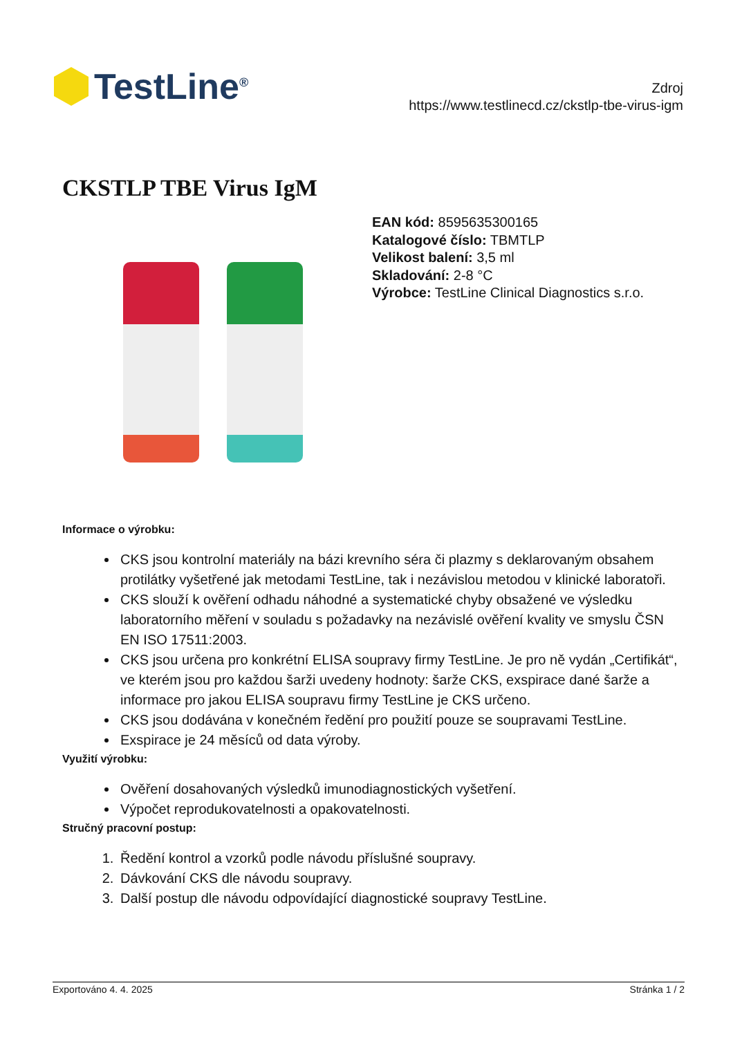TestLine<sup>®</sup>
Zdroj
https://www.testlinecd.cz/ckstlp-tbe-virus-igm
CKSTLP TBE Virus IgM
EAN kód: 8595635300165
Katalogové číslo: TBMTLP
Velikost balení: 3,5 ml
Skladování: 2-8 °C
Výrobce: TestLine Clinical Diagnostics s.r.o.
Informace o výrobku:
CKS jsou kontrolní materiály na bázi krevního séra či plazmy s deklarovaným obsahem protilátky vyšetřené jak metodami TestLine, tak i nezávislou metodou v klinické laboratoři.
CKS slouží k ověření odhadu náhodné a systematické chyby obsažené ve výsledku laboratorního měření v souladu s požadavky na nezávislé ověření kvality ve smyslu ČSN EN ISO 17511:2003.
CKS jsou určena pro konkrétní ELISA soupravy firmy TestLine. Je pro ně vydán „Certifikát“, ve kterém jsou pro každou šarži uvedeny hodnoty: šarže CKS, exspirace dané šarže a informace pro jakou ELISA soupravu firmy TestLine je CKS určeno.
CKS jsou dodávána v konečném ředění pro použití pouze se soupravami TestLine.
Exspirace je 24 měsíců od data výroby.
Využití výrobku:
Ověření dosahovaných výsledků imunodiagnostických vyšetření.
Výpočet reprodukovatelnosti a opakovatelnosti.
Stručný pracovní postup:
1. Ředění kontrol a vzorků podle návodu příslušné soupravy.
2. Dávkování CKS dle návodu soupravy.
3. Další postup dle návodu odpovídající diagnostické soupravy TestLine.
Exportováno 4. 4. 2025 Stránka 1 / 2